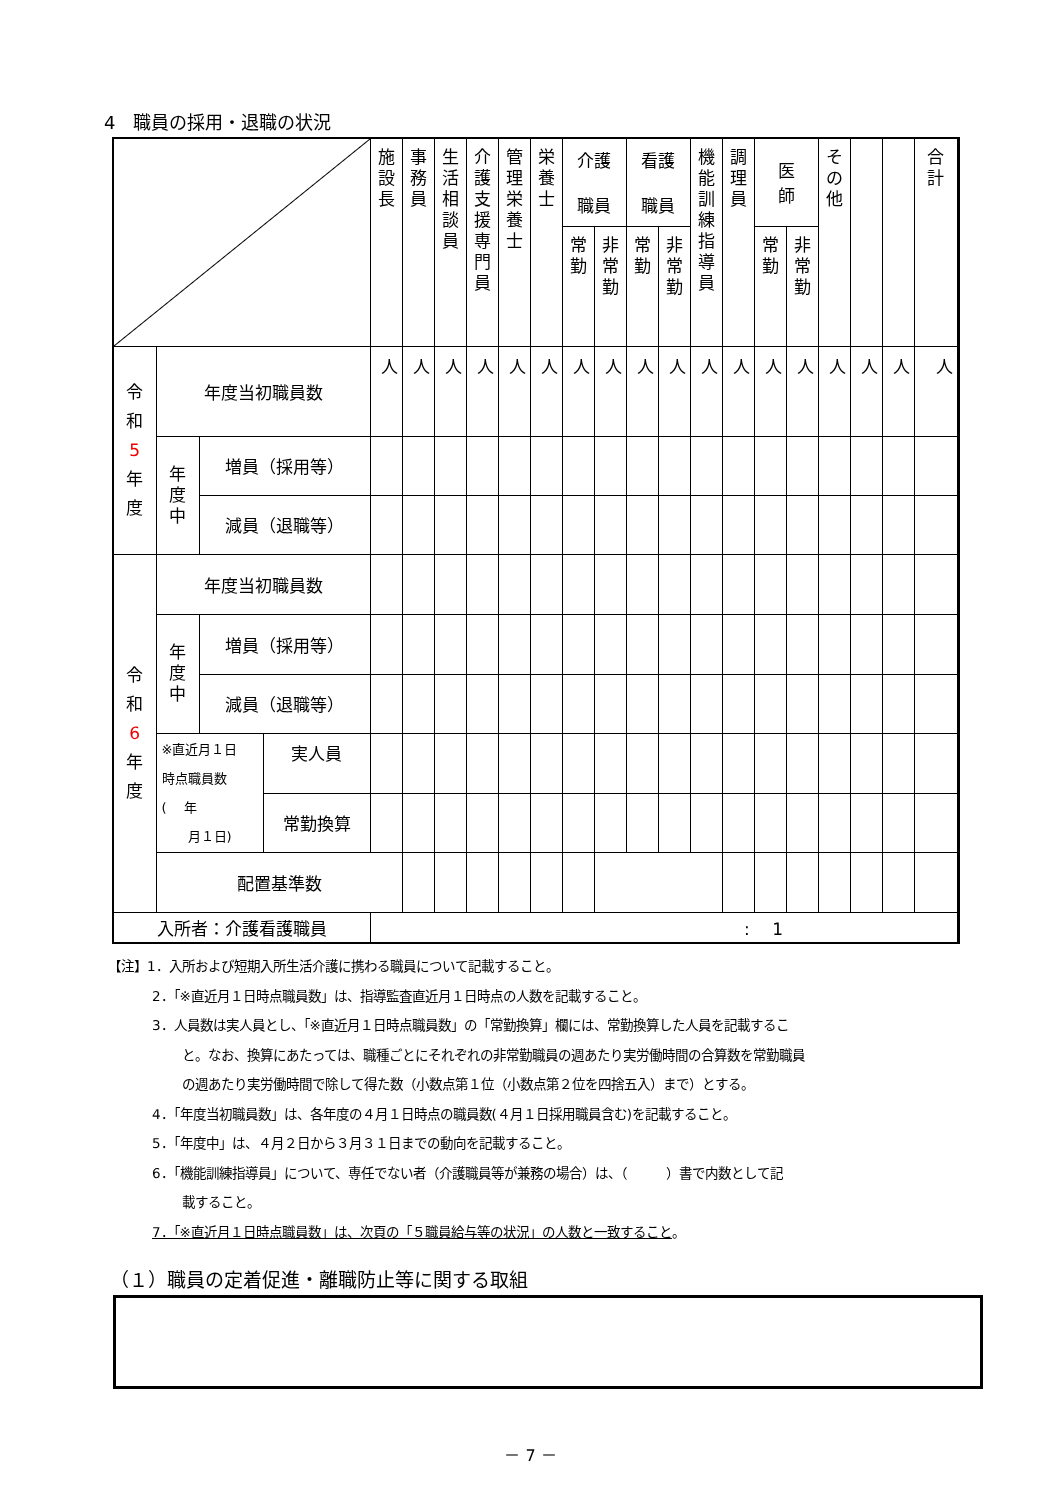4　職員の採用・退職の状況
| | | | | 施 設 長 | 事 務 員 | 生 活 相 談 員 | 介 護 支 援 専 門 員 | 管 理 栄 養 士 | 栄 養 士 | 介護 職員 | | 看護 職員 | | 機 能 訓 練 指 導 員 | 調 理 員 | 医 師 | | そ の 他 | | | 合 計 | |
| --- | --- | --- | --- | --- | --- | --- | --- | --- | --- | --- | --- | --- | --- | --- | --- | --- | --- | --- | --- | --- | --- | --- |
| | | | | | | | | | | 常 勤 | 非 常 勤 | 常 勤 | 非 常 勤 | | | 常 勤 | 非 常 勤 | | | | | |
| 令 和 5 年 度 | 年度当初職員数 | | | 人 | 人 | 人 | 人 | 人 | 人 | 人 | 人 | 人 | 人 | 人 | 人 | 人 | 人 | 人 | 人 | 人 | 人 | |
| | 年 度 中 | 増員（採用等） | | | | | | | | | | | | | | | | | | | | |
| | | 減員（退職等） | | | | | | | | | | | | | | | | | | | | |
| 令 和 6 年 度 | 年度当初職員数 | | | | | | | | | | | | | | | | | | | | | |
| | 年 度 中 | 増員（採用等） | | | | | | | | | | | | | | | | | | | | |
| | | 減員（退職等） | | | | | | | | | | | | | | | | | | | | |
| | ※直近月１日 時点職員数 ( 年 月１日) | | 実人員 | | | | | | | | | | | | | | | | | | | |
| | | | 常勤換算 | | | | | | | | | | | | | | | | | | | |
| | 配置基準数 | | | | | | | | | | | | | | | | | | | | | |
| 入所者：介護看護職員 | | | | : 1 | | | | | | | | | | | | | | | | | | |
【注】1．入所および短期入所生活介護に携わる職員について記載すること。
2．「※直近月１日時点職員数」は、指導監査直近月１日時点の人数を記載すること。
3．人員数は実人員とし、「※直近月１日時点職員数」の「常勤換算」欄には、常勤換算した人員を記載するこ
と。なお、換算にあたっては、職種ごとにそれぞれの非常勤職員の週あたり実労働時間の合算数を常勤職員
の週あたり実労働時間で除して得た数（小数点第１位（小数点第２位を四捨五入）まで）とする。
4．「年度当初職員数」は、各年度の４月１日時点の職員数(４月１日採用職員含む)を記載すること。
5．「年度中」は、４月２日から３月３１日までの動向を記載すること。
6．「機能訓練指導員」について、専任でない者（介護職員等が兼務の場合）は、（　　　）書で内数として記
載すること。
7．「※直近月１日時点職員数」は、次頁の「５職員給与等の状況」の人数と一致すること。
（１）職員の定着促進・離職防止等に関する取組
－ 7 －